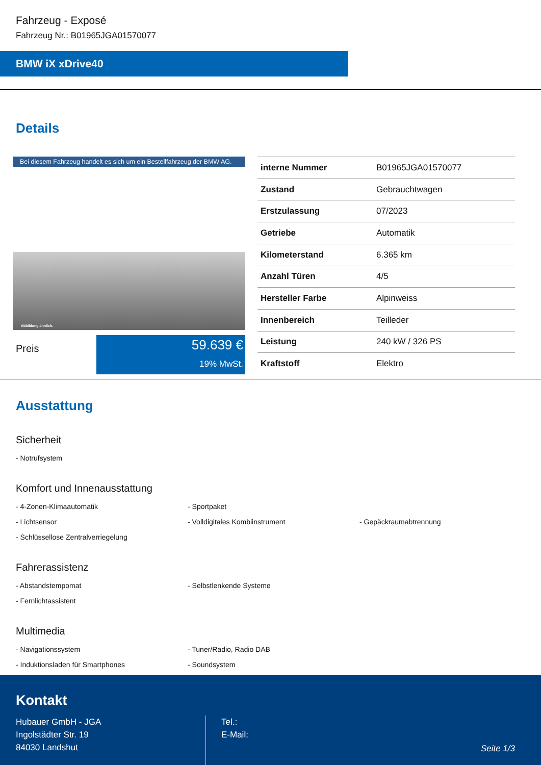Fahrzeug - Exposé
Fahrzeug Nr.: B01965JGA01570077
BMW iX xDrive40
Details
Bei diesem Fahrzeug handelt es sich um ein Bestellfahrzeug der BMW AG.
Abbildung ähnlich.
Preis
59.639 €
19% MwSt.
| interne Nummer | B01965JGA01570077 |
| Zustand | Gebrauchtwagen |
| Erstzulassung | 07/2023 |
| Getriebe | Automatik |
| Kilometerstand | 6.365 km |
| Anzahl Türen | 4/5 |
| Hersteller Farbe | Alpinweiss |
| Innenbereich | Teilleder |
| Leistung | 240 kW / 326 PS |
| Kraftstoff | Elektro |
Ausstattung
Sicherheit
- Notrufsystem
Komfort und Innenausstattung
- 4-Zonen-Klimaautomatik
- Sportpaket
- Lichtsensor
- Volldigitales Kombiinstrument
- Gepäckraumabtrennung
- Schlüssellose Zentralverriegelung
Fahrerassistenz
- Abstandstempomat
- Selbstlenkende Systeme
- Fernlichtassistent
Multimedia
- Navigationssystem
- Tuner/Radio, Radio DAB
- Induktionsladen für Smartphones
- Soundsystem
Kontakt
Hubauer GmbH - JGA
Ingolstädter Str. 19
84030 Landshut
Tel.:
E-Mail:
Seite 1/3